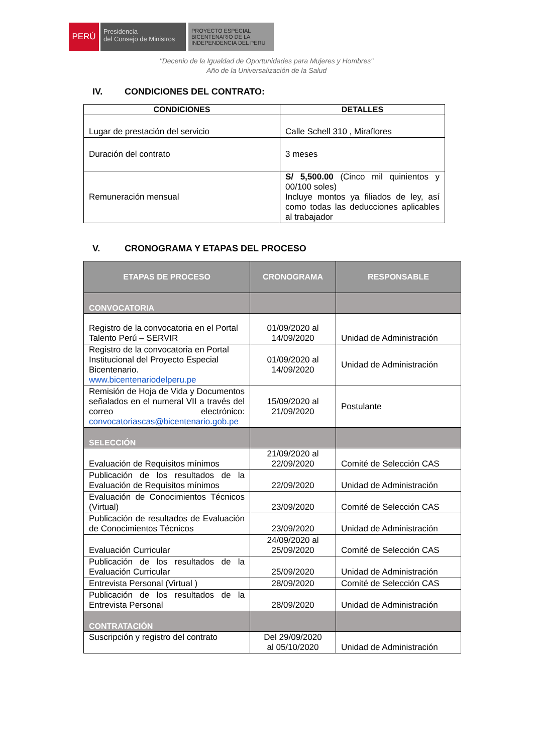PERÚ
Presidencia
del Consejo de Ministros
PROYECTO ESPECIAL
BICENTENARIO DE LA
INDEPENDENCIA DEL PERU
"Decenio de la Igualdad de Oportunidades para Mujeres y Hombres"
Año de la Universalización de la Salud
IV. CONDICIONES DEL CONTRATO:
| CONDICIONES | DETALLES |
| --- | --- |
| Lugar de prestación del servicio | Calle Schell 310 , Miraflores |
| Duración del contrato | 3 meses |
| Remuneración mensual | S/ 5,500.00 (Cinco mil quinientos y 00/100 soles) Incluye montos ya filiados de ley, así como todas las deducciones aplicables al trabajador |
V. CRONOGRAMA Y ETAPAS DEL PROCESO
| ETAPAS DE PROCESO | CRONOGRAMA | RESPONSABLE |
| --- | --- | --- |
| CONVOCATORIA | | |
| Registro de la convocatoria en el Portal Talento Perú – SERVIR | 01/09/2020 al 14/09/2020 | Unidad de Administración |
| Registro de la convocatoria en Portal Institucional del Proyecto Especial Bicentenario. www.bicentenariodelperu.pe | 01/09/2020 al 14/09/2020 | Unidad de Administración |
| Remisión de Hoja de Vida y Documentos señalados en el numeral VII a través del correo electrónico: convocatoriascas@bicentenario.gob.pe | 15/09/2020 al 21/09/2020 | Postulante |
| SELECCIÓN | | |
| Evaluación de Requisitos mínimos | 21/09/2020 al 22/09/2020 | Comité de Selección CAS |
| Publicación de los resultados de la Evaluación de Requisitos mínimos | 22/09/2020 | Unidad de Administración |
| Evaluación de Conocimientos Técnicos (Virtual) | 23/09/2020 | Comité de Selección CAS |
| Publicación de resultados de Evaluación de Conocimientos Técnicos | 23/09/2020 | Unidad de Administración |
| Evaluación Curricular | 24/09/2020 al 25/09/2020 | Comité de Selección CAS |
| Publicación de los resultados de la Evaluación Curricular | 25/09/2020 | Unidad de Administración |
| Entrevista Personal (Virtual ) | 28/09/2020 | Comité de Selección CAS |
| Publicación de los resultados de la Entrevista Personal | 28/09/2020 | Unidad de Administración |
| CONTRATACIÓN | | |
| Suscripción y registro del contrato | Del 29/09/2020 al 05/10/2020 | Unidad de Administración |